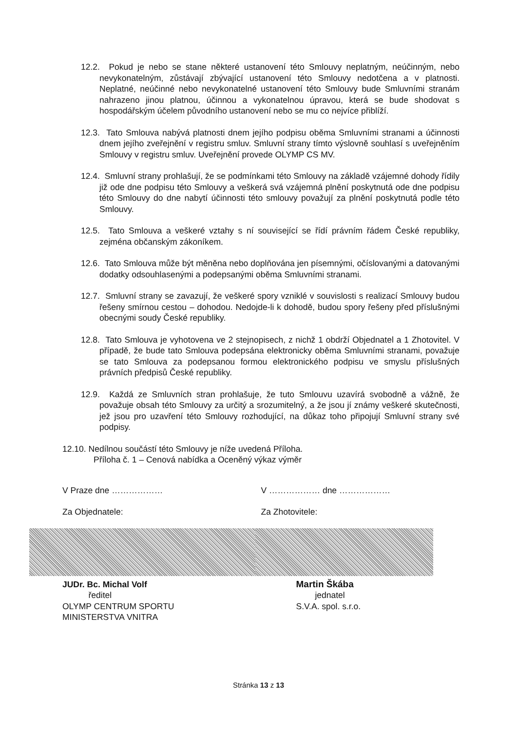12.2. Pokud je nebo se stane některé ustanovení této Smlouvy neplatným, neúčinným, nebo nevykonatelným, zůstávají zbývající ustanovení této Smlouvy nedotčena a v platnosti. Neplatné, neúčinné nebo nevykonatelné ustanovení této Smlouvy bude Smluvními stranám nahrazeno jinou platnou, účinnou a vykonatelnou úpravou, která se bude shodovat s hospodářským účelem původního ustanovení nebo se mu co nejvíce přiblíží.
12.3. Tato Smlouva nabývá platnosti dnem jejího podpisu oběma Smluvními stranami a účinnosti dnem jejího zveřejnění v registru smluv. Smluvní strany tímto výslovně souhlasí s uveřejněním Smlouvy v registru smluv. Uveřejnění provede OLYMP CS MV.
12.4. Smluvní strany prohlašují, že se podmínkami této Smlouvy na základě vzájemné dohody řídily již ode dne podpisu této Smlouvy a veškerá svá vzájemná plnění poskytnutá ode dne podpisu této Smlouvy do dne nabytí účinnosti této smlouvy považují za plnění poskytnutá podle této Smlouvy.
12.5. Tato Smlouva a veškeré vztahy s ní související se řídí právním řádem České republiky, zejména občanským zákoníkem.
12.6. Tato Smlouva může být měněna nebo doplňována jen písemnými, očíslovanými a datovanými dodatky odsouhlasenými a podepsanými oběma Smluvními stranami.
12.7. Smluvní strany se zavazují, že veškeré spory vzniklé v souvislosti s realizací Smlouvy budou řešeny smírnou cestou – dohodou. Nedojde-li k dohodě, budou spory řešeny před příslušnými obecnými soudy České republiky.
12.8. Tato Smlouva je vyhotovena ve 2 stejnopisech, z nichž 1 obdrží Objednatel a 1 Zhotovitel. V případě, že bude tato Smlouva podepsána elektronicky oběma Smluvními stranami, považuje se tato Smlouva za podepsanou formou elektronického podpisu ve smyslu příslušných právních předpisů České republiky.
12.9. Každá ze Smluvních stran prohlašuje, že tuto Smlouvu uzavírá svobodně a vážně, že považuje obsah této Smlouvy za určitý a srozumitelný, a že jsou jí známy veškeré skutečnosti, jež jsou pro uzavření této Smlouvy rozhodující, na důkaz toho připojují Smluvní strany své podpisy.
12.10. Nedílnou součástí této Smlouvy je níže uvedená Příloha.
Příloha č. 1 – Cenová nabídka a Oceněný výkaz výměr
V Praze dne ………………
Za Objednatele:
JUDr. Bc. Michal Volf
ředitel
OLYMP CENTRUM SPORTU
MINISTERSTVA VNITRA
V ……………… dne ………………
Za Zhotovitele:
Martin Škába
jednatel
S.V.A. spol. s.r.o.
Stránka 13 z 13